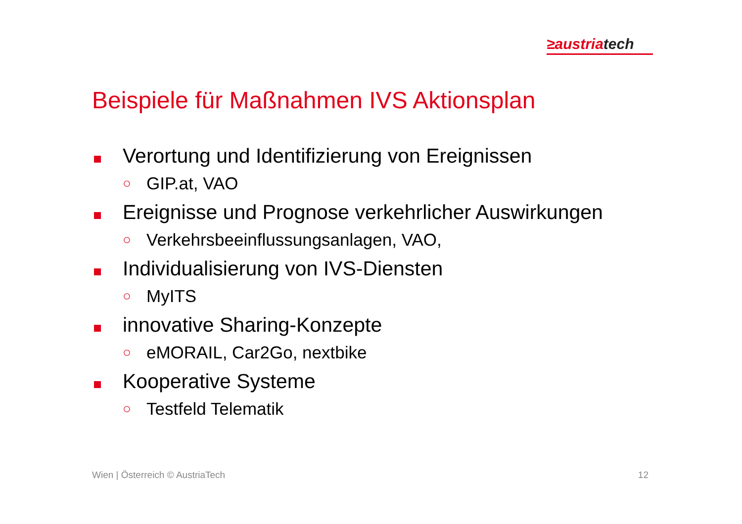≥austriatech
Beispiele für Maßnahmen IVS Aktionsplan
Verortung und Identifizierung von Ereignissen
○ GIP.at, VAO
Ereignisse und Prognose verkehrlicher Auswirkungen
○ Verkehrsbeeinflussungsanlagen, VAO,
Individualisierung von IVS-Diensten
○ MyITS
innovative Sharing-Konzepte
○ eMORAIL, Car2Go, nextbike
Kooperative Systeme
○ Testfeld Telematik
Wien | Österreich © AustriaTech 12